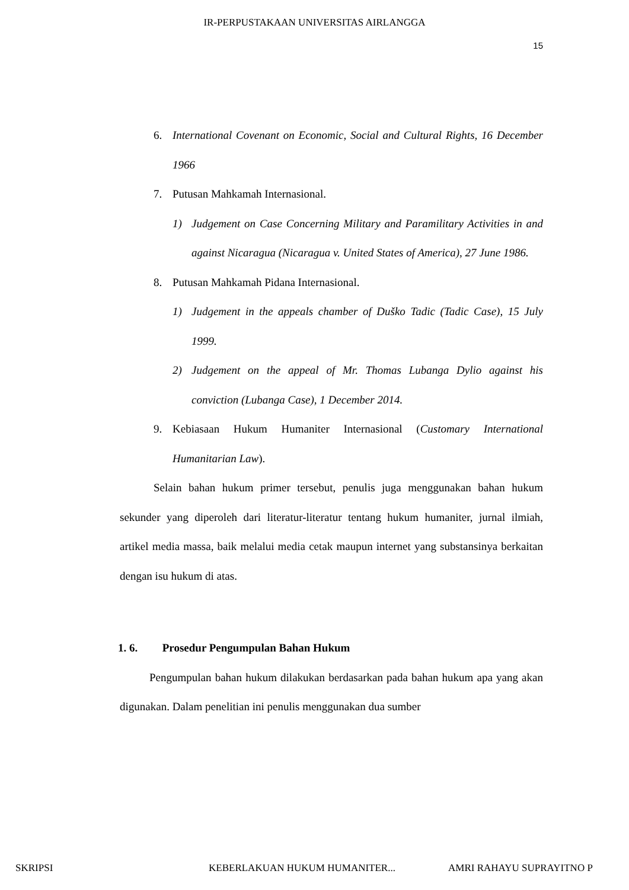IR-PERPUSTAKAAN UNIVERSITAS AIRLANGGA
15
6. International Covenant on Economic, Social and Cultural Rights, 16 December 1966
7. Putusan Mahkamah Internasional.
1) Judgement on Case Concerning Military and Paramilitary Activities in and against Nicaragua (Nicaragua v. United States of America), 27 June 1986.
8. Putusan Mahkamah Pidana Internasional.
1) Judgement in the appeals chamber of Duško Tadic (Tadic Case), 15 July 1999.
2) Judgement on the appeal of Mr. Thomas Lubanga Dylio against his conviction (Lubanga Case), 1 December 2014.
9. Kebiasaan Hukum Humaniter Internasional (Customary International Humanitarian Law).
Selain bahan hukum primer tersebut, penulis juga menggunakan bahan hukum sekunder yang diperoleh dari literatur-literatur tentang hukum humaniter, jurnal ilmiah, artikel media massa, baik melalui media cetak maupun internet yang substansinya berkaitan dengan isu hukum di atas.
1. 6. Prosedur Pengumpulan Bahan Hukum
Pengumpulan bahan hukum dilakukan berdasarkan pada bahan hukum apa yang akan digunakan. Dalam penelitian ini penulis menggunakan dua sumber
SKRIPSI KEBERLAKUAN HUKUM HUMANITER... AMRI RAHAYU SUPRAYITNO P